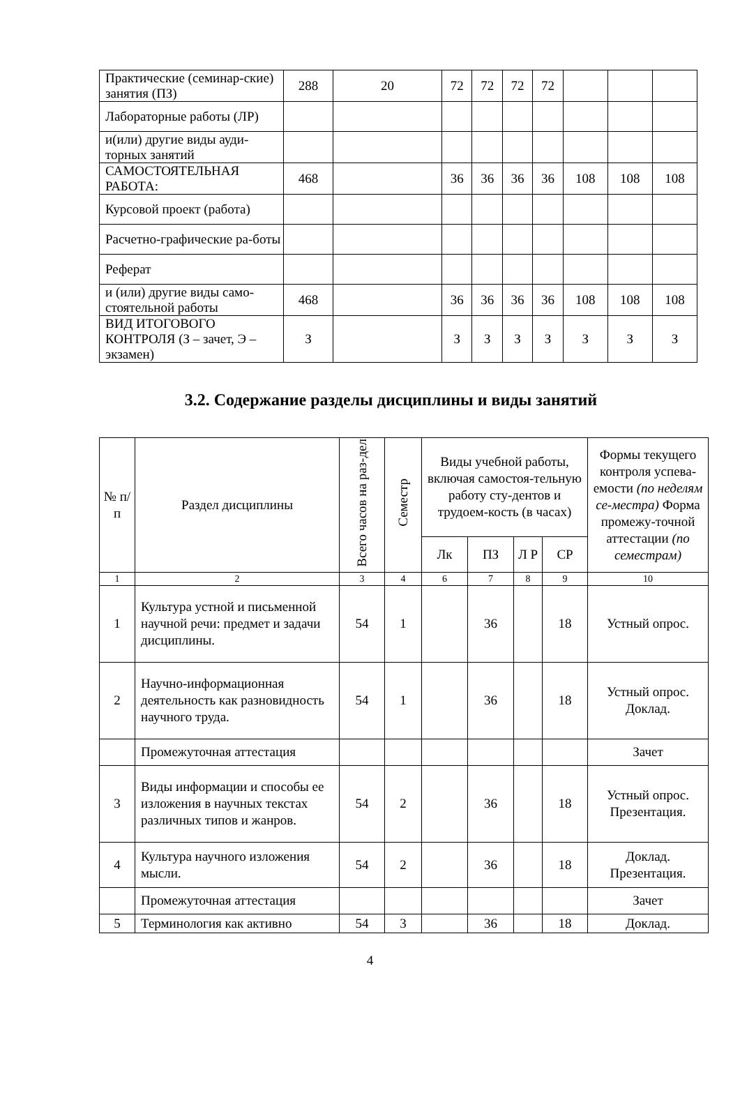| Практические (семинар-ские) занятия (ПЗ) | 288 | 20 | 72 | 72 | 72 | 72 | | | |
| Лабораторные работы (ЛР) | | | | | | | | | |
| и(или) другие виды ауди-торных занятий | | | | | | | | | |
| САМОСТОЯТЕЛЬНАЯ РАБОТА: | 468 | | 36 | 36 | 36 | 36 | 108 | 108 | 108 |
| Курсовой проект (работа) | | | | | | | | | |
| Расчетно-графические ра-боты | | | | | | | | | |
| Реферат | | | | | | | | | |
| и (или) другие виды само-стоятельной работы | 468 | | 36 | 36 | 36 | 36 | 108 | 108 | 108 |
| ВИД ИТОГОВОГО КОНТРОЛЯ (З – зачет, Э – экзамен) | З | | З | З | З | З | З | З | З |
3.2. Содержание разделы дисциплины и виды занятий
| № п/п | Раздел дисциплины | Всего часов на раз-дел | Семестр | Виды учебной работы, включая самостоя-тельную работу сту-дентов и трудоем-кость (в часах) | | | | Формы текущего контроля успева-емости (по неделям се-местра) Форма промежу-точной аттестации (по семестрам) |
| --- | --- | --- | --- | --- | --- | --- | --- | --- |
| | | | | Лк | ПЗ | Л Р | СР | |
| 1 | 2 | 3 | 4 | 6 | 7 | 8 | 9 | 10 |
| 1 | Культура устной и письменной научной речи: предмет и задачи дисциплины. | 54 | 1 | | 36 | | 18 | Устный опрос. |
| 2 | Научно-информационная деятельность как разновидность научного труда. | 54 | 1 | | 36 | | 18 | Устный опрос. Доклад. |
| | Промежуточная аттестация | | | | | | | Зачет |
| 3 | Виды информации и способы ее изложения в научных текстах различных типов и жанров. | 54 | 2 | | 36 | | 18 | Устный опрос. Презентация. |
| 4 | Культура научного изложения мысли. | 54 | 2 | | 36 | | 18 | Доклад. Презентация. |
| | Промежуточная аттестация | | | | | | | Зачет |
| 5 | Терминология как активно | 54 | 3 | | 36 | | 18 | Доклад. |
4